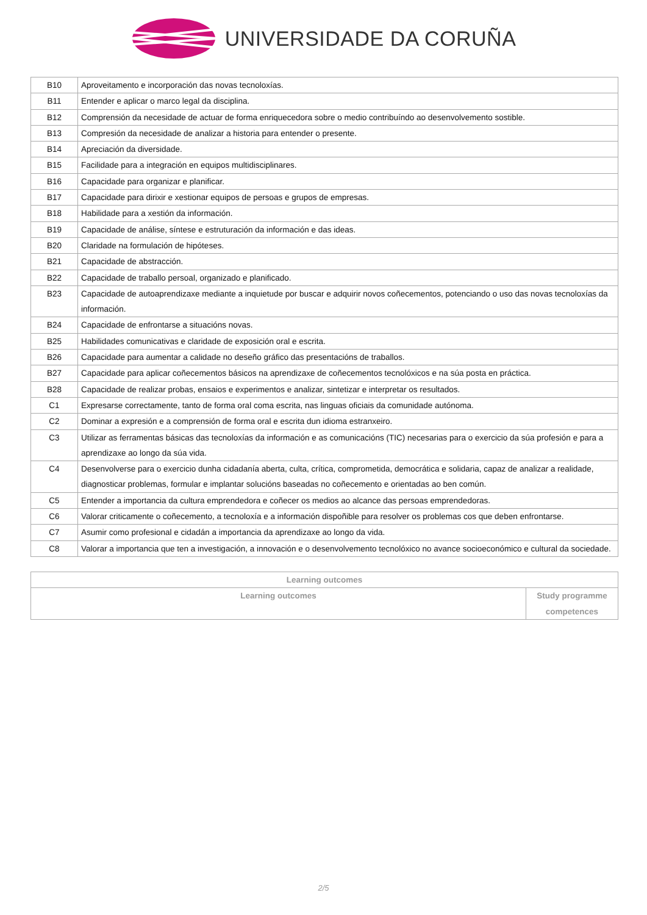UNIVERSIDADE DA CORUÑA
| B10 | Aproveitamento e incorporación das novas tecnoloxías. |
| B11 | Entender e aplicar o marco legal da disciplina. |
| B12 | Comprensión da necesidade de actuar de forma enriquecedora sobre o medio contribuíndo ao desenvolvemento sostible. |
| B13 | Compresión da necesidade de analizar a historia para entender o presente. |
| B14 | Apreciación da diversidade. |
| B15 | Facilidade para a integración en equipos multidisciplinares. |
| B16 | Capacidade para organizar e planificar. |
| B17 | Capacidade para dirixir e xestionar equipos de persoas e grupos de empresas. |
| B18 | Habilidade para a xestión da información. |
| B19 | Capacidade de análise, síntese e estruturación da información e das ideas. |
| B20 | Claridade na formulación de hipóteses. |
| B21 | Capacidade de abstracción. |
| B22 | Capacidade de traballo persoal, organizado e planificado. |
| B23 | Capacidade de autoaprendizaxe mediante a inquietude por buscar e adquirir novos coñecementos, potenciando o uso das novas tecnoloxías da información. |
| B24 | Capacidade de enfrontarse a situacións novas. |
| B25 | Habilidades comunicativas e claridade de exposición oral e escrita. |
| B26 | Capacidade para aumentar a calidade no deseño gráfico das presentacións de traballos. |
| B27 | Capacidade para aplicar coñecementos básicos na aprendizaxe de coñecementos tecnolóxicos e na súa posta en práctica. |
| B28 | Capacidade de realizar probas, ensaios e experimentos e analizar, sintetizar e interpretar os resultados. |
| C1 | Expresarse correctamente, tanto de forma oral coma escrita, nas linguas oficiais da comunidade autónoma. |
| C2 | Dominar a expresión e a comprensión de forma oral e escrita dun idioma estranxeiro. |
| C3 | Utilizar as ferramentas básicas das tecnoloxías da información e as comunicacións (TIC) necesarias para o exercicio da súa profesión e para a aprendizaxe ao longo da súa vida. |
| C4 | Desenvolverse para o exercicio dunha cidadanía aberta, culta, crítica, comprometida, democrática e solidaria, capaz de analizar a realidade, diagnosticar problemas, formular e implantar solucións baseadas no coñecemento e orientadas ao ben común. |
| C5 | Entender a importancia da cultura emprendedora e coñecer os medios ao alcance das persoas emprendedoras. |
| C6 | Valorar criticamente o coñecemento, a tecnoloxía e a información dispoñible para resolver os problemas cos que deben enfrontarse. |
| C7 | Asumir como profesional e cidadán a importancia da aprendizaxe ao longo da vida. |
| C8 | Valorar a importancia que ten a investigación, a innovación e o desenvolvemento tecnolóxico no avance socioeconómico e cultural da sociedade. |
| Learning outcomes | |
| --- | --- |
| Learning outcomes | Study programme competences |
2/5